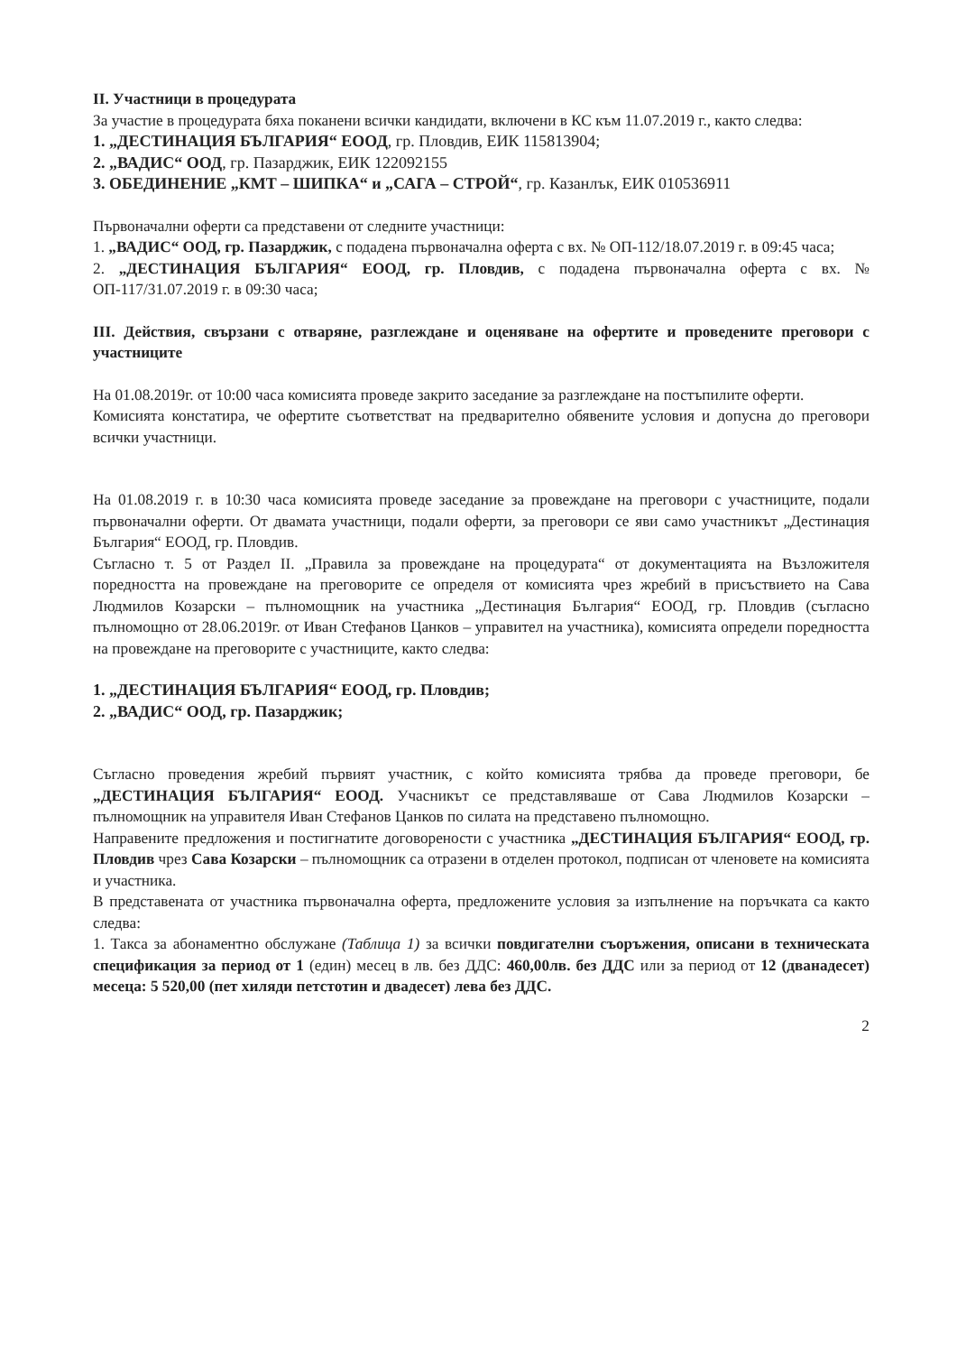II. Участници в процедурата
За участие в процедурата бяха поканени всички кандидати, включени в КС към 11.07.2019 г., както следва:
1. „ДЕСТИНАЦИЯ БЪЛГАРИЯ“ ЕООД, гр. Пловдив, ЕИК 115813904;
2. „ВАДИС“ ООД, гр. Пазарджик, ЕИК 122092155
3. ОБЕДИНЕНИЕ „КМТ – ШИПКА“ и „САГА – СТРОЙ“, гр. Казанлък, ЕИК 010536911
Първоначални оферти са представени от следните участници:
1. „ВАДИС“ ООД, гр. Пазарджик, с подадена първоначална оферта с вх. № ОП-112/18.07.2019 г. в 09:45 часа;
2. „ДЕСТИНАЦИЯ БЪЛГАРИЯ“ ЕООД, гр. Пловдив, с подадена първоначална оферта с вх. № ОП-117/31.07.2019 г. в 09:30 часа;
III. Действия, свързани с отваряне, разглеждане и оценяване на офертите и проведените преговори с участниците
На 01.08.2019г. от 10:00 часа комисията проведе закрито заседание за разглеждане на постъпилите оферти.
Комисията констатира, че офертите съответстват на предварително обявените условия и допусна до преговори всички участници.
На 01.08.2019 г. в 10:30 часа комисията проведе заседание за провеждане на преговори с участниците, подали първоначални оферти. От двамата участници, подали оферти, за преговори се яви само участникът „Дестинация България“ ЕООД, гр. Пловдив.
Съгласно т. 5 от Раздел II. „Правила за провеждане на процедурата“ от документацията на Възложителя поредността на провеждане на преговорите се определя от комисията чрез жребий в присъствието на Сава Людмилов Козарски – пълномощник на участника „Дестинация България“ ЕООД, гр. Пловдив (съгласно пълномощно от 28.06.2019г. от Иван Стефанов Цанков – управител на участника), комисията определи поредността на провеждане на преговорите с участниците, както следва:
1. „ДЕСТИНАЦИЯ БЪЛГАРИЯ“ ЕООД, гр. Пловдив;
2. „ВАДИС“ ООД, гр. Пазарджик;
Съгласно проведения жребий първият участник, с който комисията трябва да проведе преговори, бе „ДЕСТИНАЦИЯ БЪЛГАРИЯ“ ЕООД. Учасникът се представляваше от Сава Людмилов Козарски – пълномощник на управителя Иван Стефанов Цанков по силата на представено пълномощно.
Направените предложения и постигнатите договорености с участника „ДЕСТИНАЦИЯ БЪЛГАРИЯ“ ЕООД, гр. Пловдив чрез Сава Козарски – пълномощник са отразени в отделен протокол, подписан от членовете на комисията и участника.
В представената от участника първоначална оферта, предложените условия за изпълнение на поръчката са както следва:
1. Такса за абонаментно обслужане (Таблица 1) за всички повдигателни съоръжения, описани в техническата спецификация за период от 1 (един) месец в лв. без ДДС: 460,00лв. без ДДС или за период от 12 (дванадесет) месеца: 5 520,00 (пет хиляди петстотин и двадесет) лева без ДДС.
2